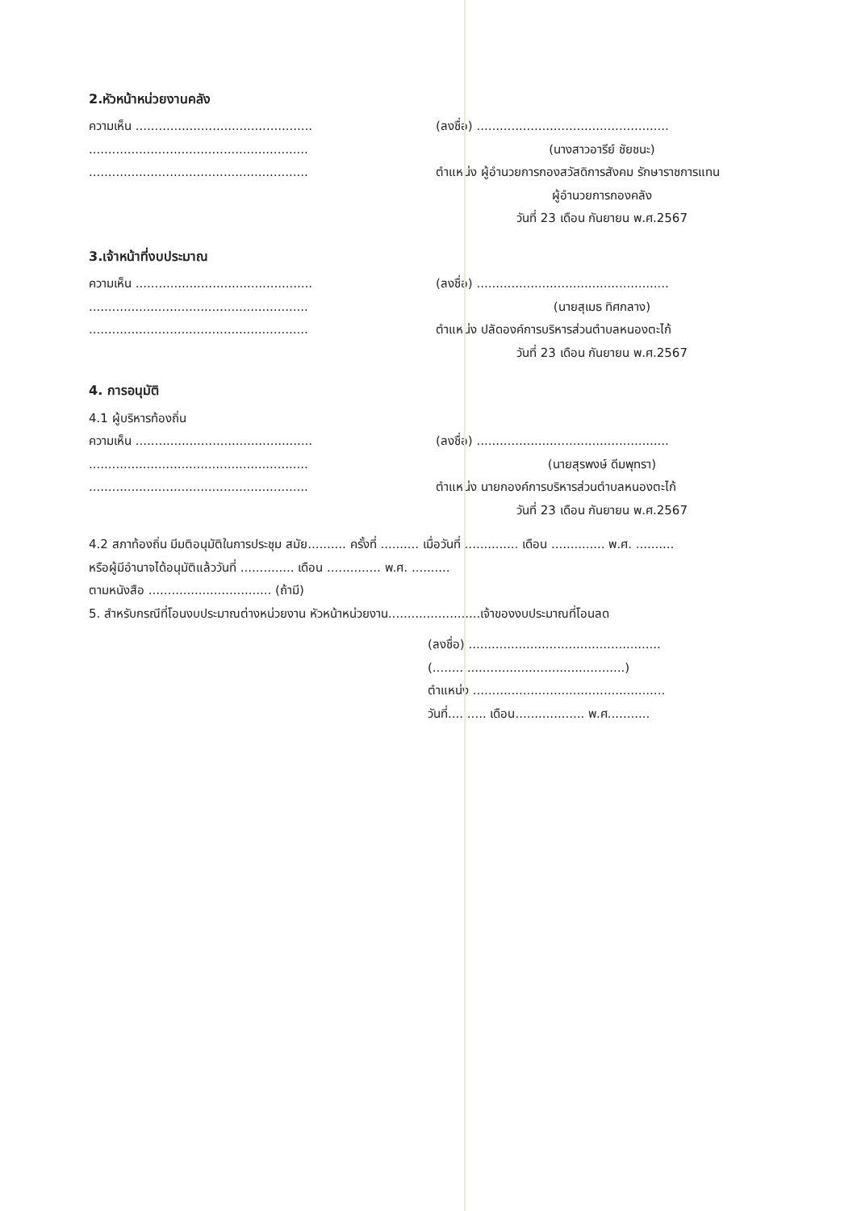2.หัวหน้าหน่วยงานคลัง
ความเห็น ..............................................
.........................................................
.........................................................
(ลงชื่อ) ..................................................
(นางสาวอารีย์ ชัยชนะ)
ตำแหน่ง ผู้อำนวยการกองสวัสดิการสังคม รักษาราชการแทน
ผู้อำนวยการกองคลัง
วันที่ 23 เดือน กันยายน พ.ศ.2567
3.เจ้าหน้าที่งบประมาณ
ความเห็น ..............................................
.........................................................
.........................................................
(ลงชื่อ) ..................................................
(นายสุเมธ ทิศกลาง)
ตำแหน่ง ปลัดองค์การบริหารส่วนตำบลหนองตะไก้
วันที่ 23 เดือน กันยายน พ.ศ.2567
4. การอนุมัติ
4.1 ผู้บริหารท้องถิ่น
ความเห็น ..............................................
.........................................................
.........................................................
(ลงชื่อ) ..................................................
(นายสุรพงษ์ ดีมพุทรา)
ตำแหน่ง นายกองค์การบริหารส่วนตำบลหนองตะไก้
วันที่ 23 เดือน กันยายน พ.ศ.2567
4.2 สภาท้องถิ่น มีมติอนุมัติในการประชุม สมัย.......... ครั้งที่ .......... เมื่อวันที่ .............. เดือน .............. พ.ศ. ..........
หรือผู้มีอำนาจได้อนุมัติแล้ววันที่ .............. เดือน .............. พ.ศ. ..........
ตามหนังสือ ................................ (ถ้ามี)
5. สำหรับกรณีที่โอนงบประมาณต่างหน่วยงาน หัวหน้าหน่วยงาน........................เจ้าของงบประมาณที่โอนลด
(ลงชื่อ) ..................................................
(..................................................)
ตำแหน่ง ..................................................
วันที่.......... เดือน.................. พ.ศ...........